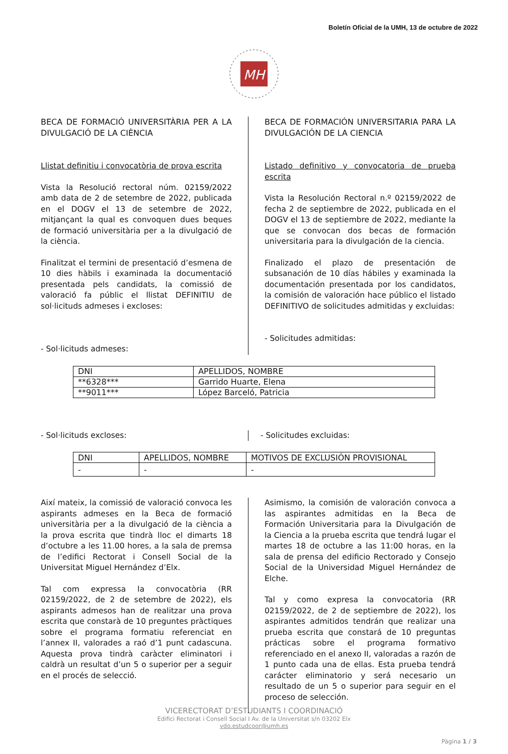Boletín Oficial de la UMH, 13 de octubre de 2022
MH
BECA DE FORMACIÓ UNIVERSITÀRIA PER A LA DIVULGACIÓ DE LA CIÈNCIA
Llistat definitiu i convocatòria de prova escrita
Vista la Resolució rectoral núm. 02159/2022 amb data de 2 de setembre de 2022, publicada en el DOGV el 13 de setembre de 2022, mitjançant la qual es convoquen dues beques de formació universitària per a la divulgació de la ciència.
Finalitzat el termini de presentació d’esmena de 10 dies hàbils i examinada la documentació presentada pels candidats, la comissió de valoració fa públic el llistat DEFINITIU de sol·licituds admeses i excloses:
- Sol·licituds admeses:
BECA DE FORMACIÓN UNIVERSITARIA PARA LA DIVULGACIÓN DE LA CIENCIA
Listado definitivo y convocatoria de prueba escrita
Vista la Resolución Rectoral n.º 02159/2022 de fecha 2 de septiembre de 2022, publicada en el DOGV el 13 de septiembre de 2022, mediante la que se convocan dos becas de formación universitaria para la divulgación de la ciencia.
Finalizado el plazo de presentación de subsanación de 10 días hábiles y examinada la documentación presentada por los candidatos, la comisión de valoración hace público el listado DEFINITIVO de solicitudes admitidas y excluidas:
- Solicitudes admitidas:
| DNI | APELLIDOS, NOMBRE |
| **6328*** | Garrido Huarte, Elena |
| **9011*** | López Barceló, Patricia |
- Sol·licituds excloses: - Solicitudes excluidas:
| DNI | APELLIDOS, NOMBRE | MOTIVOS DE EXCLUSIÓN PROVISIONAL |
| - | - | - |
Així mateix, la comissió de valoració convoca les aspirants admeses en la Beca de formació universitària per a la divulgació de la ciència a la prova escrita que tindrà lloc el dimarts 18 d’octubre a les 11.00 hores, a la sala de premsa de l’edifici Rectorat i Consell Social de la Universitat Miguel Hernández d’Elx.
Tal com expressa la convocatòria (RR 02159/2022, de 2 de setembre de 2022), els aspirants admesos han de realitzar una prova escrita que constarà de 10 preguntes pràctiques sobre el programa formatiu referenciat en l’annex II, valorades a raó d’1 punt cadascuna. Aquesta prova tindrà caràcter eliminatori i caldrà un resultat d’un 5 o superior per a seguir en el procés de selecció.
Asimismo, la comisión de valoración convoca a las aspirantes admitidas en la Beca de Formación Universitaria para la Divulgación de la Ciencia a la prueba escrita que tendrá lugar el martes 18 de octubre a las 11:00 horas, en la sala de prensa del edificio Rectorado y Consejo Social de la Universidad Miguel Hernández de Elche.
Tal y como expresa la convocatoria (RR 02159/2022, de 2 de septiembre de 2022), los aspirantes admitidos tendrán que realizar una prueba escrita que constará de 10 preguntas prácticas sobre el programa formativo referenciado en el anexo II, valoradas a razón de 1 punto cada una de ellas. Esta prueba tendrá carácter eliminatorio y será necesario un resultado de un 5 o superior para seguir en el proceso de selección.
VICERECTORAT D’ESTUDIANTS I COORDINACIÓ
Edifici Rectorat i Consell Social I Av. de la Universitat s/n 03202 Elx
vdo.estudcoor@umh.es
Pàgina 1 / 3